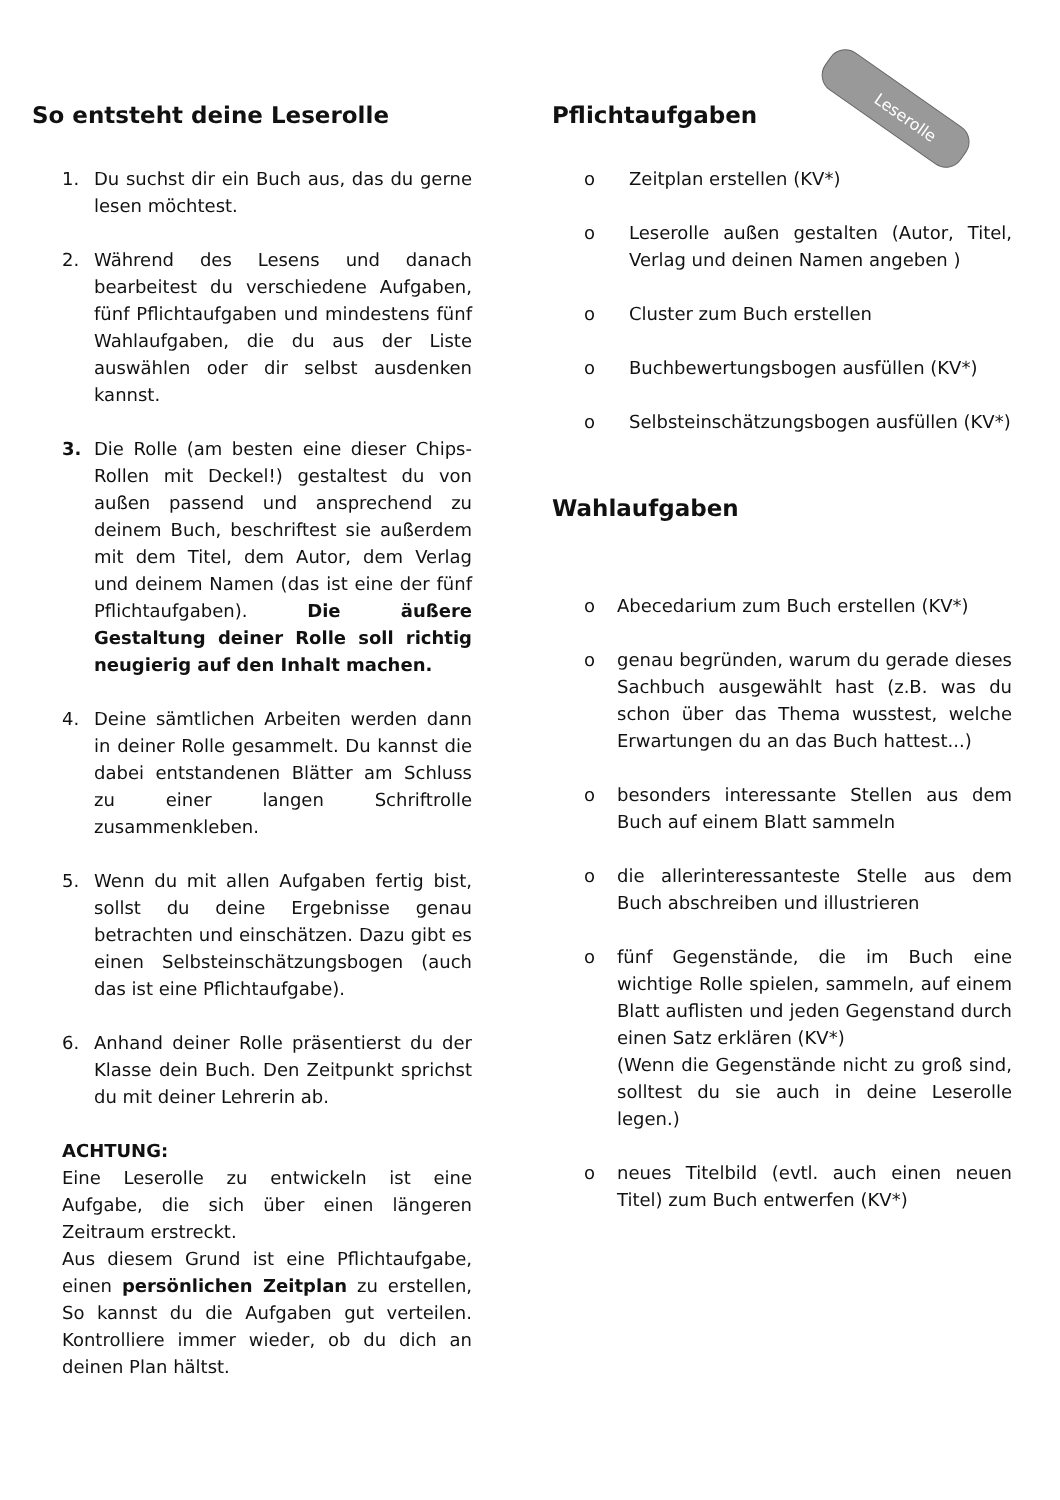Leserolle
So entsteht deine Leserolle
1. Du suchst dir ein Buch aus, das du gerne lesen möchtest.
2. Während des Lesens und danach bearbeitest du verschiedene Aufgaben, fünf Pflichtaufgaben und mindestens fünf Wahlaufgaben, die du aus der Liste auswählen oder dir selbst ausdenken kannst.
3. Die Rolle (am besten eine dieser Chips-Rollen mit Deckel!) gestaltest du von außen passend und ansprechend zu deinem Buch, beschriftest sie außerdem mit dem Titel, dem Autor, dem Verlag und deinem Namen (das ist eine der fünf Pflichtaufgaben). Die äußere Gestaltung deiner Rolle soll richtig neugierig auf den Inhalt machen.
4. Deine sämtlichen Arbeiten werden dann in deiner Rolle gesammelt. Du kannst die dabei entstandenen Blätter am Schluss zu einer langen Schriftrolle zusammenkleben.
5. Wenn du mit allen Aufgaben fertig bist, sollst du deine Ergebnisse genau betrachten und einschätzen. Dazu gibt es einen Selbsteinschätzungsbogen (auch das ist eine Pflichtaufgabe).
6. Anhand deiner Rolle präsentierst du der Klasse dein Buch. Den Zeitpunkt sprichst du mit deiner Lehrerin ab.
ACHTUNG:
Eine Leserolle zu entwickeln ist eine Aufgabe, die sich über einen längeren Zeitraum erstreckt.
Aus diesem Grund ist eine Pflichtaufgabe, einen persönlichen Zeitplan zu erstellen, So kannst du die Aufgaben gut verteilen. Kontrolliere immer wieder, ob du dich an deinen Plan hältst.
Pflichtaufgaben
o Zeitplan erstellen (KV*)
o Leserolle außen gestalten (Autor, Titel, Verlag und deinen Namen angeben )
o Cluster zum Buch erstellen
o Buchbewertungsbogen ausfüllen (KV*)
o Selbsteinschätzungsbogen ausfüllen (KV*)
Wahlaufgaben
o Abecedarium zum Buch erstellen (KV*)
o genau begründen, warum du gerade dieses Sachbuch ausgewählt hast (z.B. was du schon über das Thema wusstest, welche Erwartungen du an das Buch hattest...)
o besonders interessante Stellen aus dem Buch auf einem Blatt sammeln
o die allerinteressanteste Stelle aus dem Buch abschreiben und illustrieren
o fünf Gegenstände, die im Buch eine wichtige Rolle spielen, sammeln, auf einem Blatt auflisten und jeden Gegenstand durch einen Satz erklären (KV*)
(Wenn die Gegenstände nicht zu groß sind, solltest du sie auch in deine Leserolle legen.)
o neues Titelbild (evtl. auch einen neuen Titel) zum Buch entwerfen (KV*)